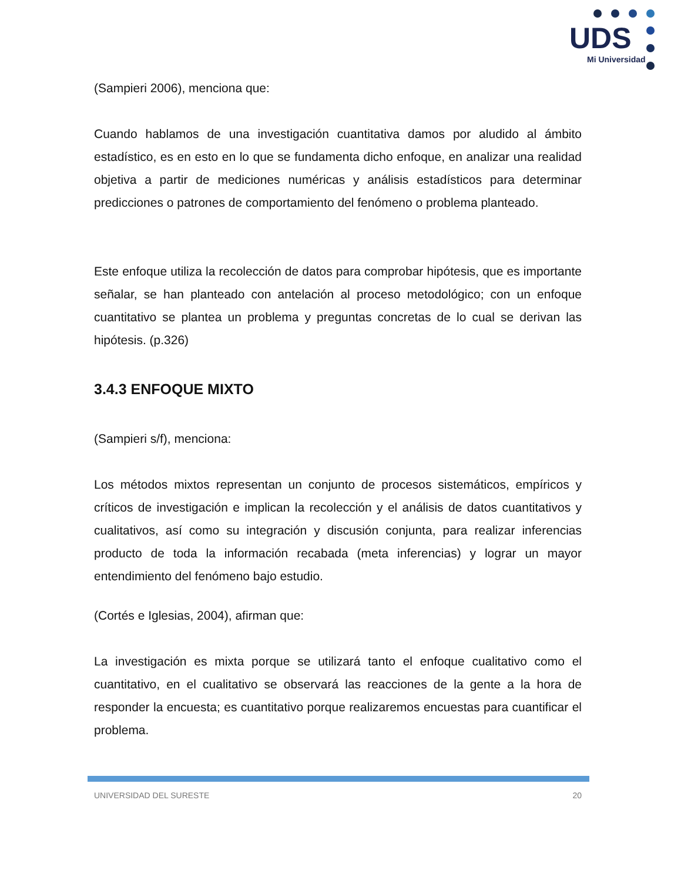UDS
Mi Universidad
(Sampieri 2006), menciona que:
Cuando hablamos de una investigación cuantitativa damos por aludido al ámbito estadístico, es en esto en lo que se fundamenta dicho enfoque, en analizar una realidad objetiva a partir de mediciones numéricas y análisis estadísticos para determinar predicciones o patrones de comportamiento del fenómeno o problema planteado.
Este enfoque utiliza la recolección de datos para comprobar hipótesis, que es importante señalar, se han planteado con antelación al proceso metodológico; con un enfoque cuantitativo se plantea un problema y preguntas concretas de lo cual se derivan las hipótesis. (p.326)
3.4.3 ENFOQUE MIXTO
(Sampieri s/f), menciona:
Los métodos mixtos representan un conjunto de procesos sistemáticos, empíricos y críticos de investigación e implican la recolección y el análisis de datos cuantitativos y cualitativos, así como su integración y discusión conjunta, para realizar inferencias producto de toda la información recabada (meta inferencias) y lograr un mayor entendimiento del fenómeno bajo estudio.
(Cortés e Iglesias, 2004), afirman que:
La investigación es mixta porque se utilizará tanto el enfoque cualitativo como el cuantitativo, en el cualitativo se observará las reacciones de la gente a la hora de responder la encuesta; es cuantitativo porque realizaremos encuestas para cuantificar el problema.
UNIVERSIDAD DEL SURESTE 20